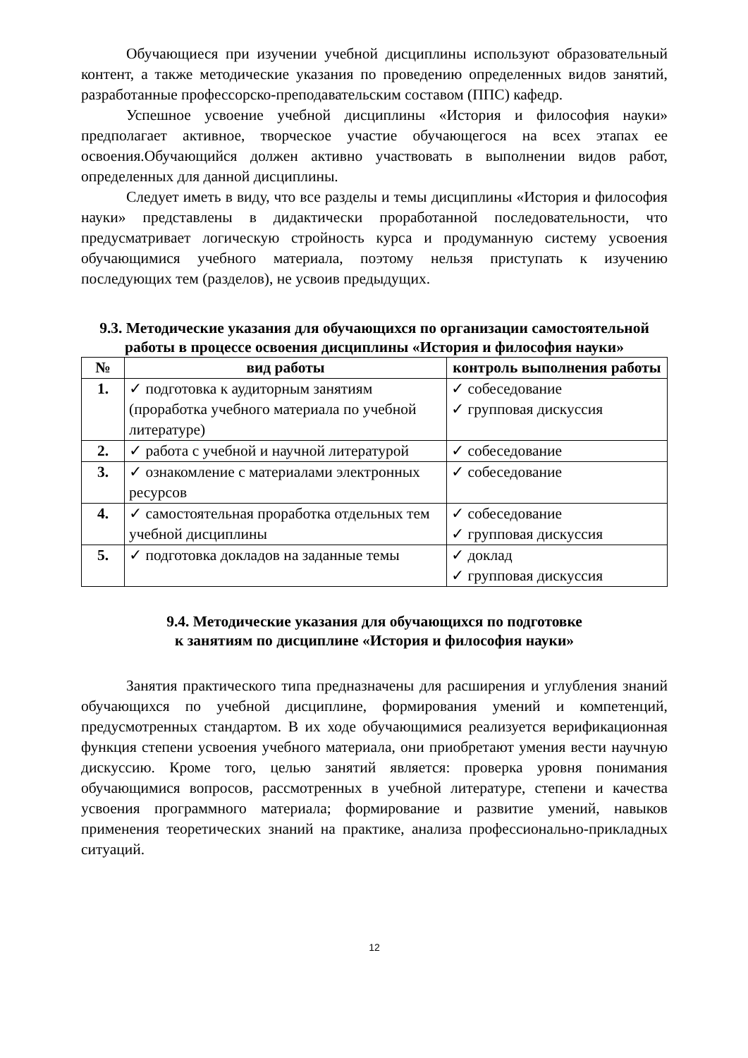Обучающиеся при изучении учебной дисциплины используют образовательный контент, а также методические указания по проведению определенных видов занятий, разработанные профессорско-преподавательским составом (ППС) кафедр.
Успешное усвоение учебной дисциплины «История и философия науки» предполагает активное, творческое участие обучающегося на всех этапах ее освоения.Обучающийся должен активно участвовать в выполнении видов работ, определенных для данной дисциплины.
Следует иметь в виду, что все разделы и темы дисциплины «История и философия науки» представлены в дидактически проработанной последовательности, что предусматривает логическую стройность курса и продуманную систему усвоения обучающимися учебного материала, поэтому нельзя приступать к изучению последующих тем (разделов), не усвоив предыдущих.
9.3. Методические указания для обучающихся по организации самостоятельной работы в процессе освоения дисциплины «История и философия науки»
| № | вид работы | контроль выполнения работы |
| --- | --- | --- |
| 1. | ✓ подготовка к аудиторным занятиям (проработка учебного материала по учебной литературе) | ✓ собеседование ✓ групповая дискуссия |
| 2. | ✓ работа с учебной и научной литературой | ✓ собеседование |
| 3. | ✓ ознакомление с материалами электронных ресурсов | ✓ собеседование |
| 4. | ✓ самостоятельная проработка отдельных тем учебной дисциплины | ✓ собеседование ✓ групповая дискуссия |
| 5. | ✓ подготовка докладов на заданные темы | ✓ доклад ✓ групповая дискуссия |
9.4. Методические указания для обучающихся по подготовке
к занятиям по дисциплине «История и философия науки»
Занятия практического типа предназначены для расширения и углубления знаний обучающихся по учебной дисциплине, формирования умений и компетенций, предусмотренных стандартом. В их ходе обучающимися реализуется верификационная функция степени усвоения учебного материала, они приобретают умения вести научную дискуссию. Кроме того, целью занятий является: проверка уровня понимания обучающимися вопросов, рассмотренных в учебной литературе, степени и качества усвоения программного материала; формирование и развитие умений, навыков применения теоретических знаний на практике, анализа профессионально-прикладных ситуаций.
12